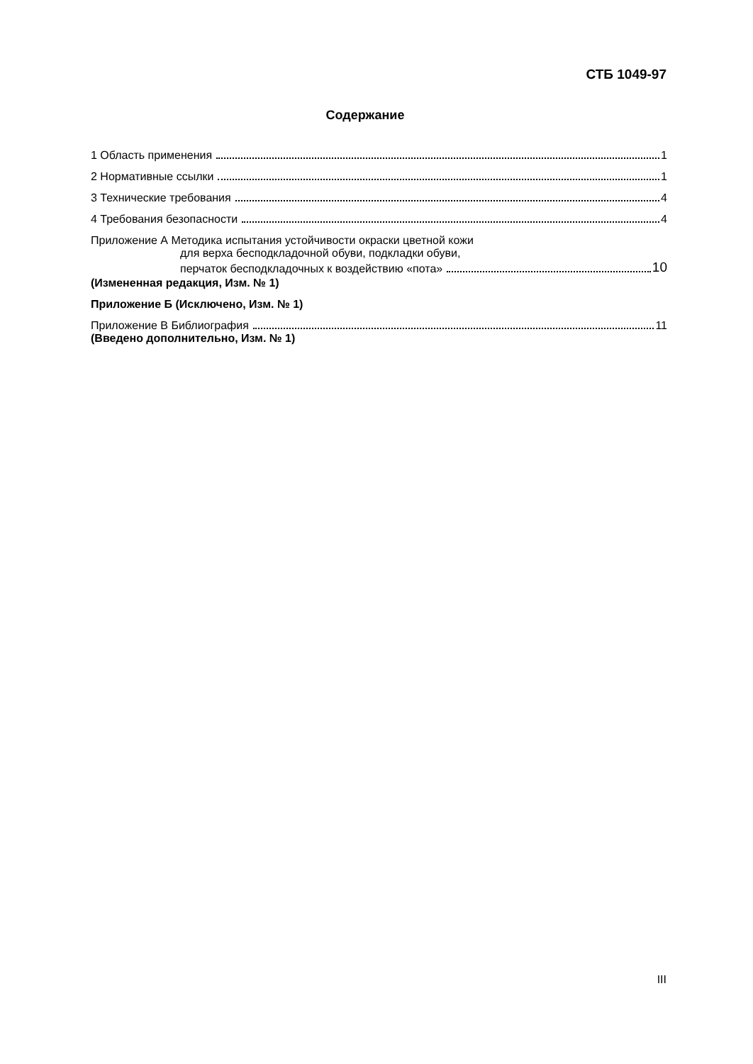СТБ 1049-97
Содержание
1 Область применения 1
2 Нормативные ссылки 1
3 Технические требования 4
4 Требования безопасности 4
Приложение А Методика испытания устойчивости окраски цветной кожи
для верха бесподкладочной обуви, подкладки обуви,
перчаток бесподкладочных к воздействию «пота» 10
(Измененная редакция, Изм. № 1)
Приложение Б (Исключено, Изм. № 1)
Приложение В Библиография 11
(Введено дополнительно, Изм. № 1)
III